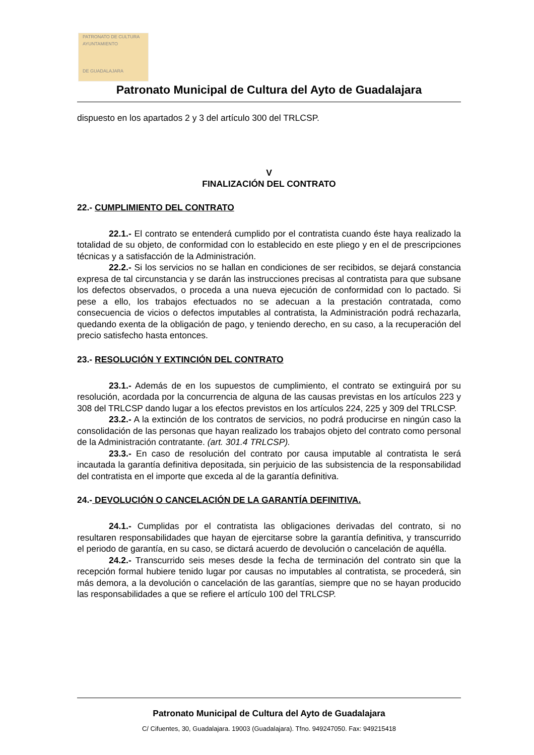PATRONATO DE CULTURA
AYUNTAMIENTO
DE GUADALAJARA
Patronato Municipal de Cultura del Ayto de Guadalajara
dispuesto en los apartados 2 y 3 del artículo 300 del TRLCSP.
V
FINALIZACIÓN DEL CONTRATO
22.- CUMPLIMIENTO DEL CONTRATO
22.1.- El contrato se entenderá cumplido por el contratista cuando éste haya realizado la totalidad de su objeto, de conformidad con lo establecido en este pliego y en el de prescripciones técnicas y a satisfacción de la Administración.
22.2.- Si los servicios no se hallan en condiciones de ser recibidos, se dejará constancia expresa de tal circunstancia y se darán las instrucciones precisas al contratista para que subsane los defectos observados, o proceda a una nueva ejecución de conformidad con lo pactado. Si pese a ello, los trabajos efectuados no se adecuan a la prestación contratada, como consecuencia de vicios o defectos imputables al contratista, la Administración podrá rechazarla, quedando exenta de la obligación de pago, y teniendo derecho, en su caso, a la recuperación del precio satisfecho hasta entonces.
23.- RESOLUCIÓN Y EXTINCIÓN DEL CONTRATO
23.1.- Además de en los supuestos de cumplimiento, el contrato se extinguirá por su resolución, acordada por la concurrencia de alguna de las causas previstas en los artículos 223 y 308 del TRLCSP dando lugar a los efectos previstos en los artículos 224, 225 y 309 del TRLCSP.
23.2.- A la extinción de los contratos de servicios, no podrá producirse en ningún caso la consolidación de las personas que hayan realizado los trabajos objeto del contrato como personal de la Administración contratante. (art. 301.4 TRLCSP).
23.3.- En caso de resolución del contrato por causa imputable al contratista le será incautada la garantía definitiva depositada, sin perjuicio de las subsistencia de la responsabilidad del contratista en el importe que exceda al de la garantía definitiva.
24.- DEVOLUCIÓN O CANCELACIÓN DE LA GARANTÍA DEFINITIVA.
24.1.- Cumplidas por el contratista las obligaciones derivadas del contrato, si no resultaren responsabilidades que hayan de ejercitarse sobre la garantía definitiva, y transcurrido el periodo de garantía, en su caso, se dictará acuerdo de devolución o cancelación de aquélla.
24.2.- Transcurrido seis meses desde la fecha de terminación del contrato sin que la recepción formal hubiere tenido lugar por causas no imputables al contratista, se procederá, sin más demora, a la devolución o cancelación de las garantías, siempre que no se hayan producido las responsabilidades a que se refiere el artículo 100 del TRLCSP.
Patronato Municipal de Cultura del Ayto de Guadalajara
C/ Cifuentes, 30, Guadalajara. 19003 (Guadalajara). Tfno. 949247050. Fax: 949215418